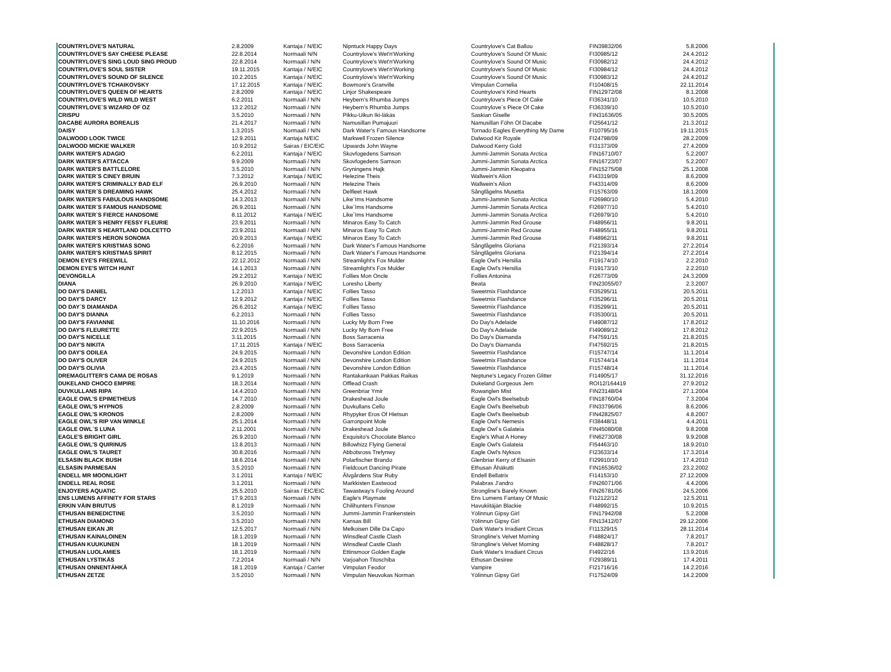| COUNTRYLOVE'S NATURAL | 2.8.2009 | Kantaja / N/EIC | Nipntuck Happy Days | Countrylove's Cat Ballou | FIN39832/06 | 5.8.2006 |
| COUNTRYLOVE'S SAY CHEESE PLEASE | 22.8.2014 | Normaali N/N | Countrylove's Wet'n'Working | Countrylove's Sound Of Music | FI30985/12 | 24.4.2012 |
| COUNTRYLOVE'S SING LOUD SING PROUD | 22.8.2014 | Normaali / N/N | Countrylove's Wet'n'Working | Countrylove's Sound Of Music | FI30982/12 | 24.4.2012 |
| COUNTRYLOVE'S SOUL SISTER | 19.11.2015 | Kantaja / N/EIC | Countrylove's Wet'n'Working | Countrylove's Sound Of Music | FI30984/12 | 24.4.2012 |
| COUNTRYLOVE'S SOUND OF SILENCE | 10.2.2015 | Kantaja / N/EIC | Countrylove's Wet'n'Working | Countrylove's Sound Of Music | FI30983/12 | 24.4.2012 |
| COUNTRYLOVE'S TCHAIKOVSKY | 17.12.2015 | Kantaja / N/EIC | Bowmore's Granville | Vimpulan Cornelia | FI10408/15 | 22.11.2014 |
| COUNTRYLOVE'S QUEEN OF HEARTS | 2.8.2009 | Kantaja / N/EIC | Linjor Shakespeare | Countrylove's Kind Hearts | FIN12972/08 | 8.1.2008 |
| COUNTRYLOVE'S WILD WILD WEST | 6.2.2011 | Normaali / N/N | Heybern's Rhumba Jumps | Countrylove's Piece Of Cake | FI36341/10 | 10.5.2010 |
| COUNTRYLOVE´S WIZARD OF OZ | 13.2.2012 | Normaali / N/N | Heybern's Rhumba Jumps | Countrylove´s Piece Of Cake | FI36339/10 | 10.5.2010 |
| CRISPU | 3.5.2010 | Normaali / N/N | Pikku-Uikun Iki-läkäs | Saskian Giselle | FIN31636/05 | 30.5.2005 |
| DACABE AURORA BOREALIS | 21.4.2017 | Normaali / N/N | Namusillan Pumajuuri | Namusillan Föhn Of Dacabe | FI25641/12 | 21.3.2012 |
| DAISY | 1.3.2015 | Normaali / N/N | Dark Water's Famous Handsome | Tornado Eagles Everything My Dame | FI10795/16 | 19.11.2015 |
| DALWOOD LOOK TWICE | 12.9.2011 | Kantaja N/EIC | Markwell Frozen Silence | Dalwood Kir Royale | FI24798/09 | 28.2.2009 |
| DALWOOD MICKIE WALKER | 10.9.2012 | Sairas / EIC/EIC | Upwards John Wayne | Dalwood Kerry Gold | FI31373/09 | 27.4.2009 |
| DARK WATER'S ADAGIO | 6.2.2011 | Kantaja / N/EIC | Skovfogedens Samson | Jummi-Jammin Sonata Arctica | FIN16710/07 | 5.2.2007 |
| DARK WATER'S ATTACCA | 9.9.2009 | Normaali / N/N | Skovfogedens Samson | Jummi-Jammin Sonata Arctica | FIN16723/07 | 5.2.2007 |
| DARK WATER'S BATTLELORE | 3.5.2010 | Normaali / N/N | Gryningens Hajk | Jummi-Jammin Kleopatra | FIN15275/08 | 25.1.2008 |
| DARK WATER´S CINEY BRUIN | 7.3.2012 | Kantaja / N/EIC | Helezine Theis | Wallwein's Alion | FI43319/09 | 8.6.2009 |
| DARK WATER'S CRIMINALLY BAD ELF | 26.9.2010 | Normaali / N/N | Helezine Theis | Wallwein's Alion | FI43314/09 | 8.6.2009 |
| DARK WATER´S DREAMING HAWK | 25.4.2012 | Normaali / N/N | Delfleet Hawk | Sångfågelns Musetta | FI15763/09 | 18.1.2009 |
| DARK WATER'S FABULOUS HANDSOME | 14.3.2013 | Normaali / N/N | Like´Ims Handsome | Jummi-Jammin Sonata Arctica | FI26980/10 | 5.4.2010 |
| DARK WATER´S FAMOUS HANDSOME | 26.9.2011 | Normaali / N/N | Like´Ims Handsome | Jummi-Jammin Sonata Arctica | FI26977/10 | 5.4.2010 |
| DARK WATER`S FIERCE HANDSOME | 8.11.2012 | Kantaja / N/EIC | Like´Ims Handsome | Jummi-Jammin Sonata Arctica | FI26979/10 | 5.4.2010 |
| DARK WATER´S HENRY FESSY FLEURIE | 23.9.2011 | Normaali / N/N | Minaros Easy To Catch | Jummi-Jammin Red Grouse | FI48956/11 | 9.8.2011 |
| DARK WATER´S HEARTLAND DOLCETTO | 23.9.2011 | Normaali / N/N | Minaros Easy To Catch | Jummi-Jammin Red Grouse | FI48955/11 | 9.8.2011 |
| DARK WATER'S HERON SONOMA | 20.9.2013 | Kantaja / N/EIC | Minaros Easy To Catch | Jummi-Jammin Red Grouse | FI48962/11 | 9.8.2011 |
| DARK WATER'S KRISTMAS SONG | 6.2.2016 | Normaali / N/N | Dark Water's Famous Handsome | Sångfågelns Gloriana | FI21393/14 | 27.2.2014 |
| DARK WATER'S KRISTMAS SPIRIT | 8.12.2015 | Normaali / N/N | Dark Water's Famous Handsome | Sångfågelns Gloriana | FI21394/14 | 27.2.2014 |
| DEMON EYE'S FREEWILL | 22.12.2012 | Normaali / N/N | Streamlight's Fox Mulder | Eagle Owl's Hersilia | FI19174/10 | 2.2.2010 |
| DEMON EYE'S WITCH HUNT | 14.1.2013 | Normaali / N/N | Streamlight's Fox Mulder | Eagle Owl's Hersilia | FI19173/10 | 2.2.2010 |
| DEVONGILLA | 29.2.2012 | Kantaja / N/EIC | Follies Mon Oncle | Follies Antonina | FI26773/09 | 24.3.2009 |
| DIANA | 26.9.2010 | Kantaja / N/EIC | Loresho Liberty | Beata | FIN23055/07 | 2.3.2007 |
| DO DAY'S DANIEL | 1.2.2013 | Kantaja / N/EIC | Follies Tasso | Sweetmix Flashdance | FI35295/11 | 20.5.2011 |
| DO DAY'S DARCY | 12.9.2012 | Kantaja / N/EIC | Follies Tasso | Sweetmix Flashdance | FI35296/11 | 20.5.2011 |
| DO DAY´S DIAMANDA | 26.6.2012 | Kantaja / N/EIC | Follies Tasso | Sweetmix Flashdance | FI35299/11 | 20.5.2011 |
| DO DAY'S DIANNA | 6.2.2013 | Normaali / N/N | Follies Tasso | Sweetmix Flashdance | FI35300/11 | 20.5.2011 |
| DO DAY'S FAVIANNE | 11.10.2016 | Normaali / N/N | Lucky My Born Free | Do Day's Adelaide | FI49087/12 | 17.8.2012 |
| DO DAY'S FLEURETTE | 22.9.2015 | Normaali / N/N | Lucky My Born Free | Do Day's Adelaide | FI49089/12 | 17.8.2012 |
| DO DAY'S NICELLE | 3.11.2015 | Normaali / N/N | Boss Sarracenia | Do Day's Diamanda | FI47591/15 | 21.8.2015 |
| DO DAY'S NIKITA | 17.11.2015 | Kantaja / N/EIC | Boss Sarracenia | Do Day's Diamanda | FI47592/15 | 21.8.2015 |
| DO DAY'S ODILEA | 24.9.2015 | Normaali / N/N | Devonshire London Edition | Sweetmix Flashdance | FI15747/14 | 11.1.2014 |
| DO DAY'S OLIVER | 24.9.2015 | Normaali / N/N | Devonshire London Edition | Sweetmix Flashdance | FI15744/14 | 11.1.2014 |
| DO DAY'S OLIVIA | 23.4.2015 | Normaali / N/N | Devonshire London Edition | Sweetmix Flashdance | FI15748/14 | 11.1.2014 |
| DREMAGLITTER'S CAMA DE ROSAS | 9.1.2019 | Normaali / N/N | Rantakankaan Pakkas Raikas | Neptune's Legacy Frozen Glitter | FI14905/17 | 31.12.2016 |
| DUKELAND CHOCO EMPIRE | 18.3.2014 | Normaali / N/N | Offlead Crash | Dukeland Gorgeous Jem | ROI12/164419 | 27.9.2012 |
| DUVKULLANS RIPA | 14.4.2010 | Normaali / N/N | Greenbriar Ymir | Rowanglen Mist | FIN23148/04 | 27.1.2004 |
| EAGLE OWL'S EPIMETHEUS | 14.7.2010 | Normaali / N/N | Drakeshead Joule | Eagle Owl's Beelsebub | FIN18760/04 | 7.3.2004 |
| EAGLE OWL'S HYPNOS | 2.8.2009 | Normaali / N/N | Duvkullans Cello | Eagle Owl's Beelsebub | FIN33796/06 | 8.6.2006 |
| EAGLE OWL'S KRONOS | 2.8.2009 | Normaali / N/N | Rhypyker Eros Of Hietsun | Eagle Owl's Beelsebub | FIN42825/07 | 4.8.2007 |
| EAGLE OWL'S RIP VAN WINKLE | 25.1.2014 | Normaali / N/N | Garronpoint Mole | Eagle Owl's Nemesis | FI38448/11 | 4.4.2011 |
| EAGLE OWL´S LUNA | 2.11.2001 | Normaali / N/N | Drakeshead Joule | Eagle Owl´s Galateia | FIN45080/08 | 9.8.2008 |
| EAGLE'S BRIGHT GIRL | 26.9.2010 | Normaali / N/N | Exquisito's Chocolate Blanco | Eagle's What A Honey | FIN62730/08 | 9.9.2008 |
| EAGLE OWL'S QUIRINUS | 13.8.2013 | Normaali / N/N | Billowhizz Flying General | Eagle Owl's Galateia | FI54463/10 | 18.9.2010 |
| EAGLE OWL'S TAURET | 30.8.2016 | Normaali / N/N | Abbotsross Trefynwy | Eagle Owl's Nyksos | FI23633/14 | 17.3.2014 |
| ELSASIN BLACK BUSH | 18.6.2014 | Normaali / N/N | Polarfischer Brando | Glenbriar Kerry of Elsasin | FI29910/10 | 17.4.2010 |
| ELSASIN PARMESAN | 3.5.2010 | Normaali / N/N | Fieldcourt Dancing Pirate | Ethusan Ähäkutti | FIN16536/02 | 23.2.2002 |
| ENDELL MR MOONLIGHT | 3.1.2011 | Kantaja / N/EIC | Älvgårdens Star Ruby | Endell Bellatrix | FI14153/10 | 27.12.2009 |
| ENDELL REAL ROSE | 3.1.2011 | Normaali / N/N | Markkisten Eastwood | Palabras J'andro | FIN26071/06 | 4.4.2006 |
| ENJOYERS AQUATIC | 25.5.2010 | Sairas / EIC/EIC | Tawastway's Fooling Around | Strongline's Barely Known | FIN26781/06 | 24.5.2006 |
| ENS LUMENS AFFINITY FOR STARS | 17.9.2013 | Normaali / N/N | Eagle's Playmate | Ens Lumens Fantasy Of Music | FI12122/12 | 12.5.2011 |
| ERKIN VÄIN BRUTUS | 8.1.2019 | Normaali / N/N | Chilihunters Finsnow | Havukiitäjän Blackie | FI48992/15 | 10.9.2015 |
| ETHUSAN BENEDICTINE | 3.5.2010 | Normaali / N/N | Jummi-Jammin Frankenstein | Yölinnun Gipsy Girl | FIN17942/08 | 5.2.2008 |
| ETHUSAN DIAMOND | 3.5.2010 | Normaali / N/N | Kansas Bill | Yölinnun Gipsy Girl | FIN13412/07 | 29.12.2006 |
| ETHUSAN EIKAN JR | 12.5.2017 | Normaali / N/N | Melkoisen Dille Da Capo | Dark Water's Irradiant Circus | FI11329/15 | 28.11.2014 |
| ETHUSAN KAINALOINEN | 18.1.2019 | Normaali / N/N | Winsdleaf Castle Clash | Strongline's Velvet Morning | FI48824/17 | 7.8.2017 |
| ETHUSAN KUUKUNEN | 18.1.2019 | Normaali / N/N | Winsdleaf Castle Clash | Strongline's Velvet Morning | FI48828/17 | 7.8.2017 |
| ETHUSAN LUOLAMIES | 18.1.2019 | Normaali / N/N | Ettinsmoor Golden Eagle | Dark Water's Irradiant Circus | FI4922/16 | 13.9.2016 |
| ETHUSAN LYSTIKÄS | 7.2.2014 | Normaali / N/N | Varjoahon Titoschiba | Ethusan Desiree | FI29389/11 | 17.4.2011 |
| ETHUSAN ONNENTÄHKÄ | 18.1.2019 | Kantaja / Carrier | Vimpulan Feodor | Vampire | FI21716/16 | 14.2.2016 |
| ETHUSAN ZETZE | 3.5.2010 | Normaali / N/N | Vimpulan Neuvokas Norman | Yölinnun Gipsy Girl | FI17524/09 | 14.2.2009 |